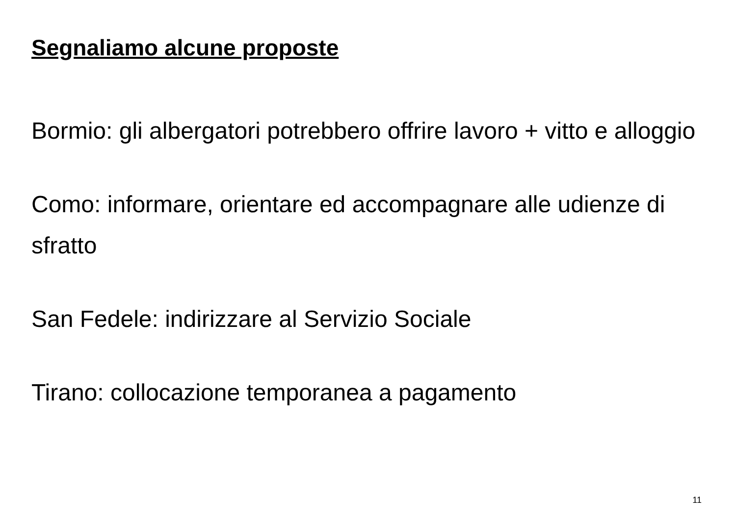Segnaliamo alcune proposte
Bormio: gli albergatori potrebbero offrire lavoro + vitto e alloggio
Como: informare, orientare ed accompagnare alle udienze di sfratto
San Fedele: indirizzare al Servizio Sociale
Tirano: collocazione temporanea a pagamento
11